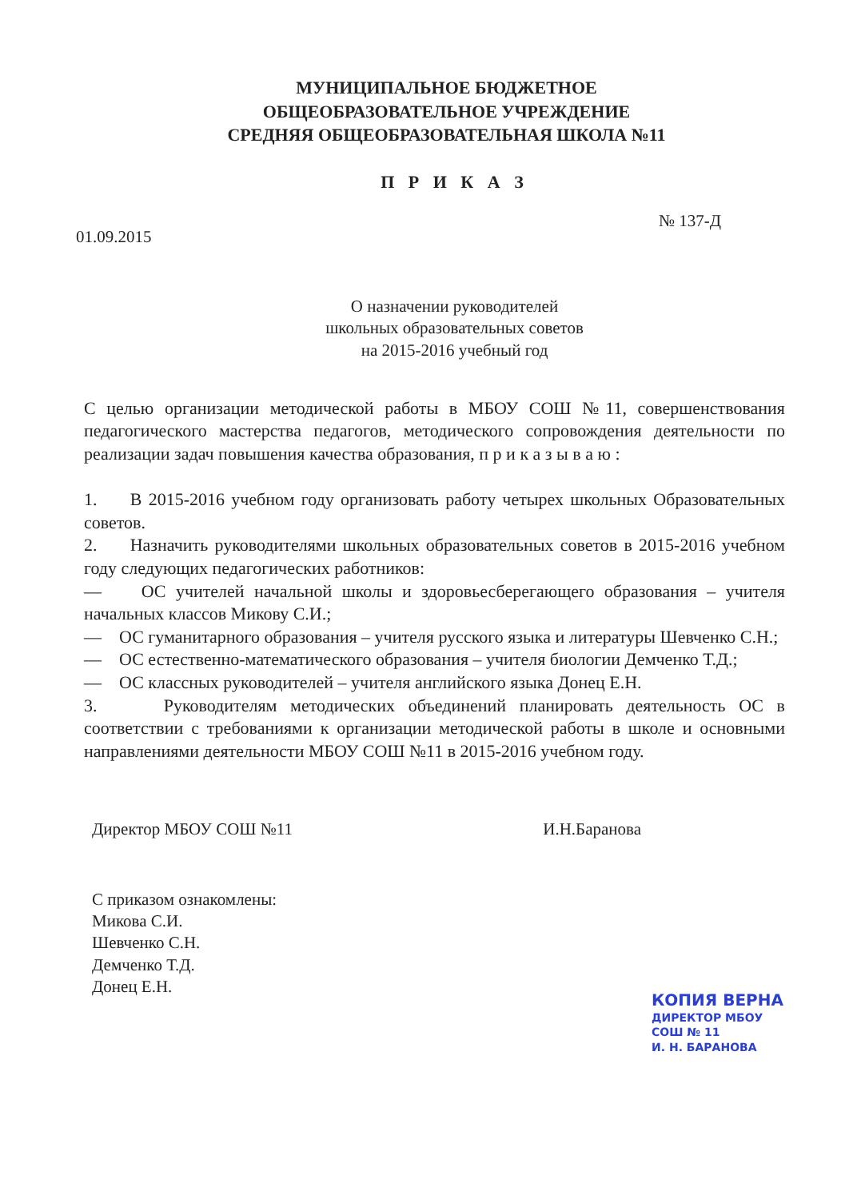МУНИЦИПАЛЬНОЕ БЮДЖЕТНОЕ
ОБЩЕОБРАЗОВАТЕЛЬНОЕ УЧРЕЖДЕНИЕ
СРЕДНЯЯ ОБЩЕОБРАЗОВАТЕЛЬНАЯ ШКОЛА №11
П Р И К А З
01.09.2015 № 137-Д
О назначении руководителей
школьных образовательных советов
на 2015-2016 учебный год
С целью организации методической работы в МБОУ СОШ №11, совершенствования педагогического мастерства педагогов, методического сопровождения деятельности по реализации задач повышения качества образования, п р и к а з ы в а ю :
1. В 2015-2016 учебном году организовать работу четырех школьных Образовательных советов.
2. Назначить руководителями школьных образовательных советов в 2015-2016 учебном году следующих педагогических работников:
— ОС учителей начальной школы и здоровьесберегающего образования – учителя начальных классов Микову С.И.;
— ОС гуманитарного образования – учителя русского языка и литературы Шевченко С.Н.;
— ОС естественно-математического образования – учителя биологии Демченко Т.Д.;
— ОС классных руководителей – учителя английского языка Донец Е.Н.
3. Руководителям методических объединений планировать деятельность ОС в соответствии с требованиями к организации методической работы в школе и основными направлениями деятельности МБОУ СОШ №11 в 2015-2016 учебном году.
Директор МБОУ СОШ №11 И.Н.Баранова
С приказом ознакомлены:
Микова С.И.
Шевченко С.Н.
Демченко Т.Д.
Донец Е.Н.
КОПИЯ ВЕРНА
ДИРЕКТОР МБОУ СОШ № 11
И. Н. БАРАНОВА